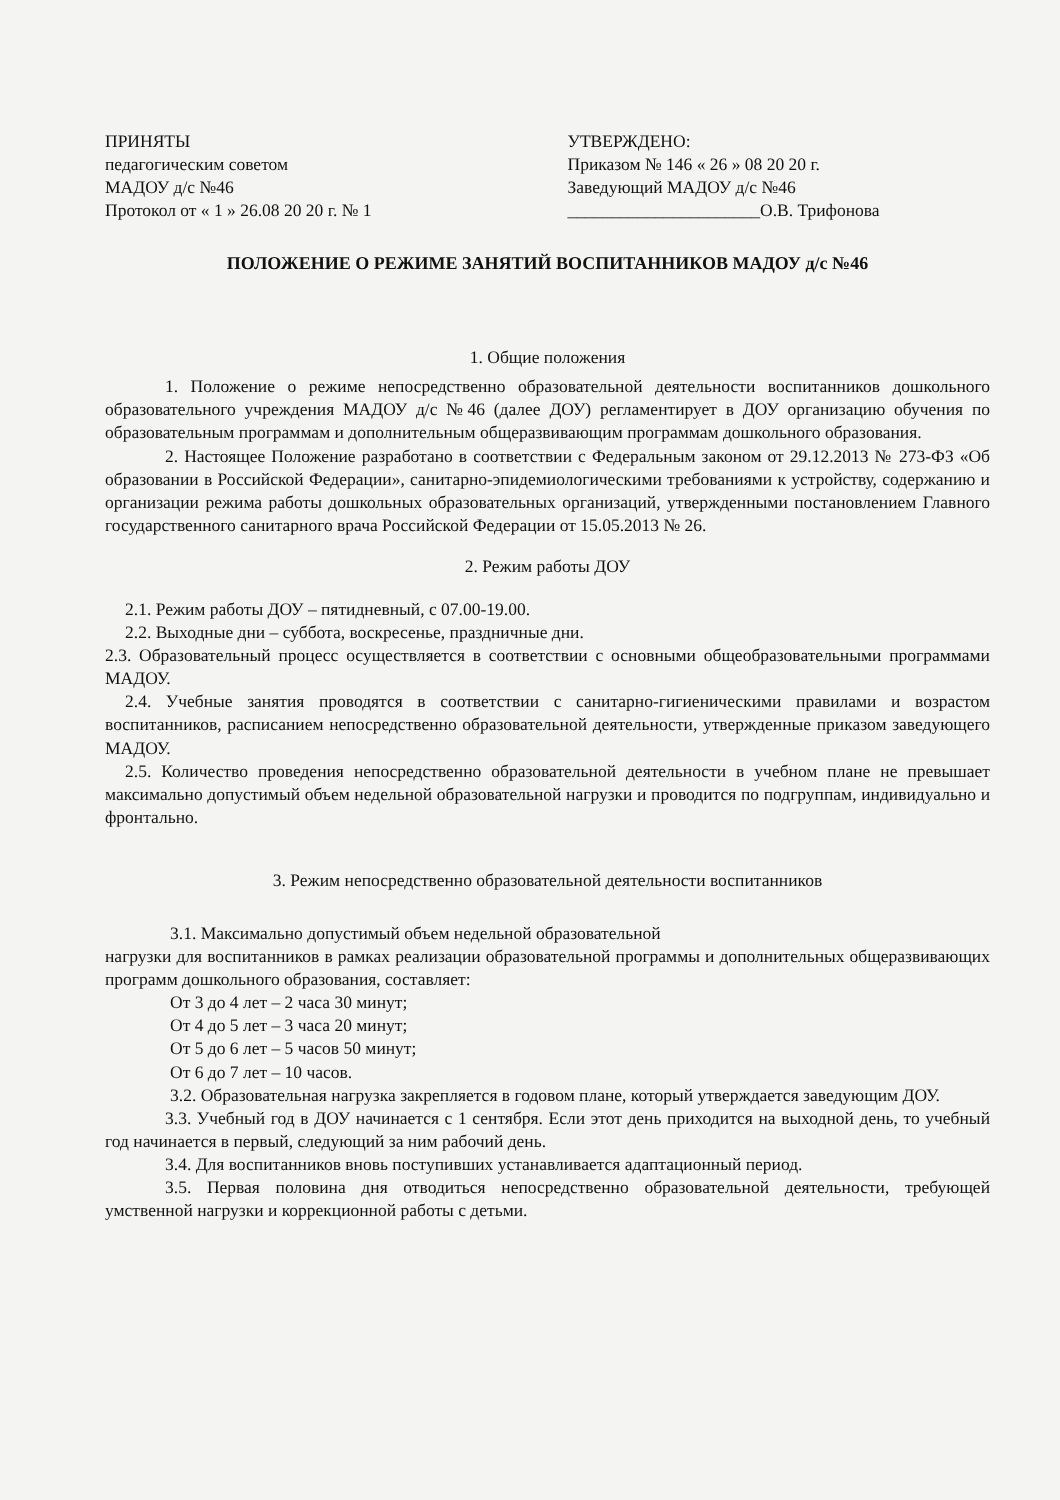ПРИНЯТЫ
педагогическим советом
МАДОУ д/с №46
Протокол от « 1 » 26.08 20 20 г. № 1
УТВЕРЖДЕНО:
Приказом № 146 « 26 » 08 20 20 г.
Заведующий МАДОУ д/с №46
______________________О.В. Трифонова
ПОЛОЖЕНИЕ О РЕЖИМЕ ЗАНЯТИЙ ВОСПИТАННИКОВ МАДОУ д/с №46
1. Общие положения
1. Положение о режиме непосредственно образовательной деятельности воспитанников дошкольного образовательного учреждения МАДОУ д/с №46 (далее ДОУ) регламентирует в ДОУ организацию обучения по образовательным программам и дополнительным общеразвивающим программам дошкольного образования.
2. Настоящее Положение разработано в соответствии с Федеральным законом от 29.12.2013 № 273-ФЗ «Об образовании в Российской Федерации», санитарно-эпидемиологическими требованиями к устройству, содержанию и организации режима работы дошкольных образовательных организаций, утвержденными постановлением Главного государственного санитарного врача Российской Федерации от 15.05.2013 № 26.
2. Режим работы ДОУ
2.1. Режим работы ДОУ – пятидневный, с 07.00-19.00.
2.2. Выходные дни – суббота, воскресенье, праздничные дни.
2.3. Образовательный процесс осуществляется в соответствии с основными общеобразовательными программами МАДОУ.
2.4. Учебные занятия проводятся в соответствии с санитарно-гигиеническими правилами и возрастом воспитанников, расписанием непосредственно образовательной деятельности, утвержденные приказом заведующего МАДОУ.
2.5. Количество проведения непосредственно образовательной деятельности в учебном плане не превышает максимально допустимый объем недельной образовательной нагрузки и проводится по подгруппам, индивидуально и фронтально.
3. Режим непосредственно образовательной деятельности воспитанников
3.1. Максимально допустимый объем недельной образовательной
нагрузки для воспитанников в рамках реализации образовательной программы и дополнительных общеразвивающих программ дошкольного образования, составляет:
От 3 до 4 лет – 2 часа 30 минут;
От 4 до 5 лет – 3 часа 20 минут;
От 5 до 6 лет – 5 часов 50 минут;
От 6 до 7 лет – 10 часов.
3.2. Образовательная нагрузка закрепляется в годовом плане, который утверждается заведующим ДОУ.
3.3. Учебный год в ДОУ начинается с 1 сентября. Если этот день приходится на выходной день, то учебный год начинается в первый, следующий за ним рабочий день.
3.4. Для воспитанников вновь поступивших устанавливается адаптационный период.
3.5. Первая половина дня отводиться непосредственно образовательной деятельности, требующей умственной нагрузки и коррекционной работы с детьми.